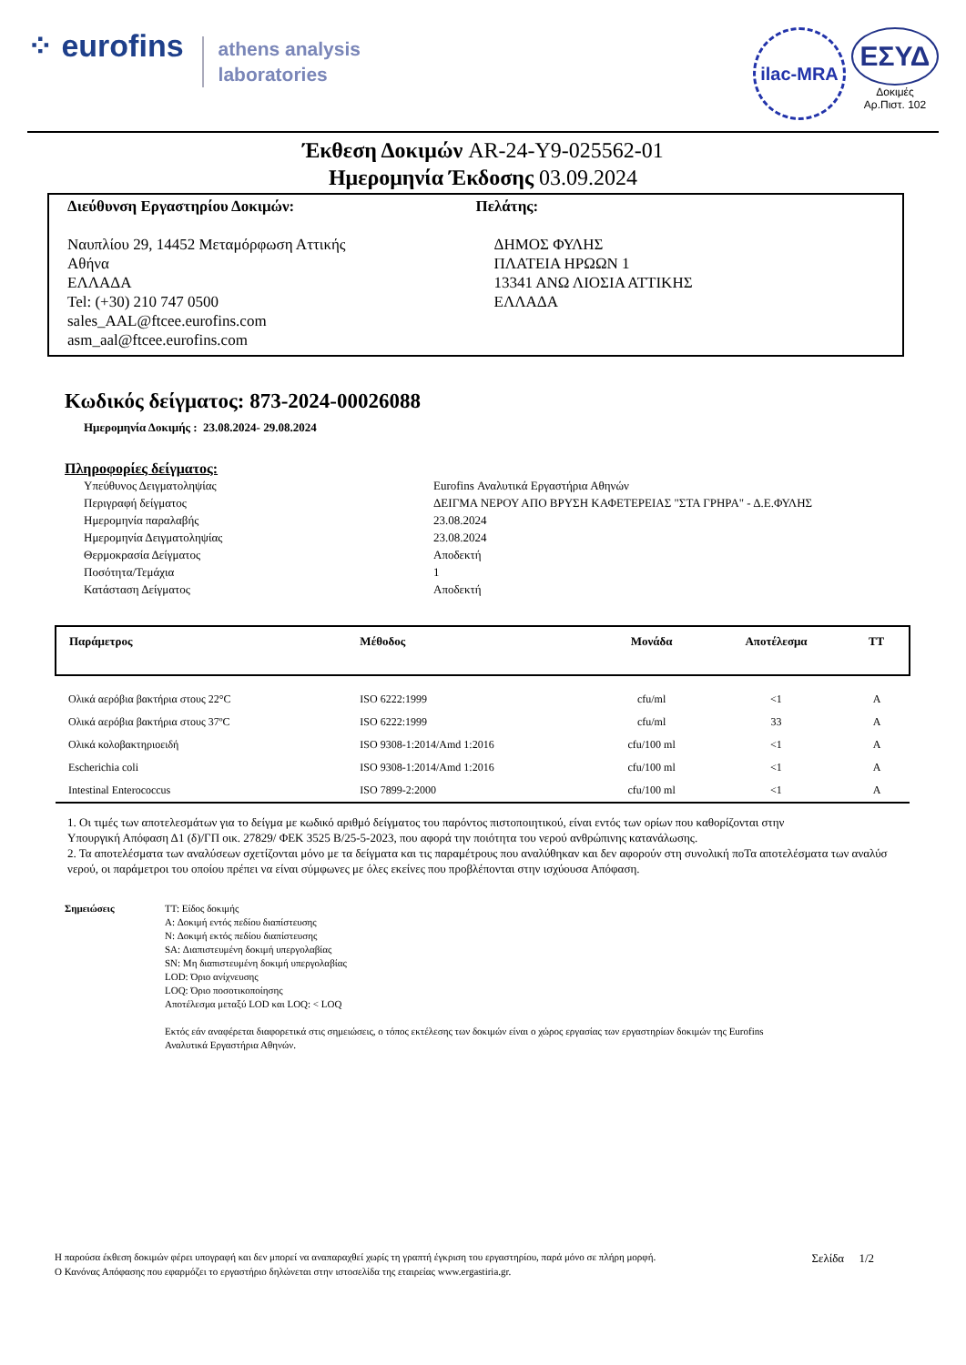⁘ eurofins athens analysis
laboratories
ilac-MRA
ΕΣΥΔ
Δοκιμές
Αρ.Πιστ. 102
Έκθεση Δοκιμών AR-24-Y9-025562-01
Ημερομηνία Έκδοσης 03.09.2024
Διεύθυνση Εργαστηρίου Δοκιμών:
Ναυπλίου 29, 14452 Μεταμόρφωση Αττικής
Αθήνα
ΕΛΛΑΔΑ
Tel: (+30) 210 747 0500
sales_AAL@ftcee.eurofins.com
asm_aal@ftcee.eurofins.com
Πελάτης:
ΔΗΜΟΣ ΦΥΛΗΣ
ΠΛΑΤΕΙΑ ΗΡΩΩΝ 1
13341 ΑΝΩ ΛΙΟΣΙΑ ΑΤΤΙΚΗΣ
ΕΛΛΑΔΑ
Κωδικός δείγματος: 873-2024-00026088
Ημερομηνία Δοκιμής : 23.08.2024- 29.08.2024
Πληροφορίες δείγματος:
| Υπεύθυνος Δειγματοληψίας | Eurofins Αναλυτικά Εργαστήρια Αθηνών |
| Περιγραφή δείγματος | ΔΕΙΓΜΑ ΝΕΡΟΥ ΑΠΟ ΒΡΥΣΗ ΚΑΦΕΤΕΡΕΙΑΣ "ΣΤΑ ΓΡΗΡΑ" - Δ.Ε.ΦΥΛΗΣ |
| Ημερομηνία παραλαβής | 23.08.2024 |
| Ημερομηνία Δειγματοληψίας | 23.08.2024 |
| Θερμοκρασία Δείγματος | Αποδεκτή |
| Ποσότητα/Τεμάχια | 1 |
| Κατάσταση Δείγματος | Αποδεκτή |
| Παράμετρος | Μέθοδος | Μονάδα | Αποτέλεσμα | TT |
| --- | --- | --- | --- | --- |
| Ολικά αερόβια βακτήρια στους 22°C | ISO 6222:1999 | cfu/ml | <1 | A |
| Ολικά αερόβια βακτήρια στους 37ºC | ISO 6222:1999 | cfu/ml | 33 | A |
| Ολικά κολοβακτηριοειδή | ISO 9308-1:2014/Amd 1:2016 | cfu/100 ml | <1 | A |
| Escherichia coli | ISO 9308-1:2014/Amd 1:2016 | cfu/100 ml | <1 | A |
| Intestinal Enterococcus | ISO 7899-2:2000 | cfu/100 ml | <1 | A |
1. Οι τιμές των αποτελεσμάτων για το δείγμα με κωδικό αριθμό δείγματος του παρόντος πιστοποιητικού, είναι εντός των ορίων που καθορίζονται στην
Υπουργική Απόφαση Δ1 (δ)/ΓΠ οικ. 27829/ ΦΕΚ 3525 Β/25-5-2023, που αφορά την ποιότητα του νερού ανθρώπινης κατανάλωσης.
2. Τα αποτελέσματα των αναλύσεων σχετίζονται μόνο με τα δείγματα και τις παραμέτρους που αναλύθηκαν και δεν αφορούν στη συνολική ποΤα αποτελέσματα των αναλύσ
νερού, οι παράμετροι του οποίου πρέπει να είναι σύμφωνες με όλες εκείνες που προβλέπονται στην ισχύουσα Απόφαση.
Σημειώσεις TT: Είδος δοκιμής
A: Δοκιμή εντός πεδίου διαπίστευσης
N: Δοκιμή εκτός πεδίου διαπίστευσης
SA: Διαπιστευμένη δοκιμή υπεργολαβίας
SN: Μη διαπιστευμένη δοκιμή υπεργολαβίας
LOD: Όριο ανίχνευσης
LOQ: Όριο ποσοτικοποίησης
Αποτέλεσμα μεταξύ LOD και LOQ: < LOQ
Εκτός εάν αναφέρεται διαφορετικά στις σημειώσεις, ο τόπος εκτέλεσης των δοκιμών είναι ο χώρος εργασίας των εργαστηρίων δοκιμών της Eurofins
Αναλυτικά Εργαστήρια Αθηνών.
Η παρούσα έκθεση δοκιμών φέρει υπογραφή και δεν μπορεί να αναπαραχθεί χωρίς τη γραπτή έγκριση του εργαστηρίου, παρά μόνο σε πλήρη μορφή. Σελίδα 1/2
Ο Κανόνας Απόφασης που εφαρμόζει το εργαστήριο δηλώνεται στην ιστοσελίδα της εταιρείας www.ergastiria.gr.